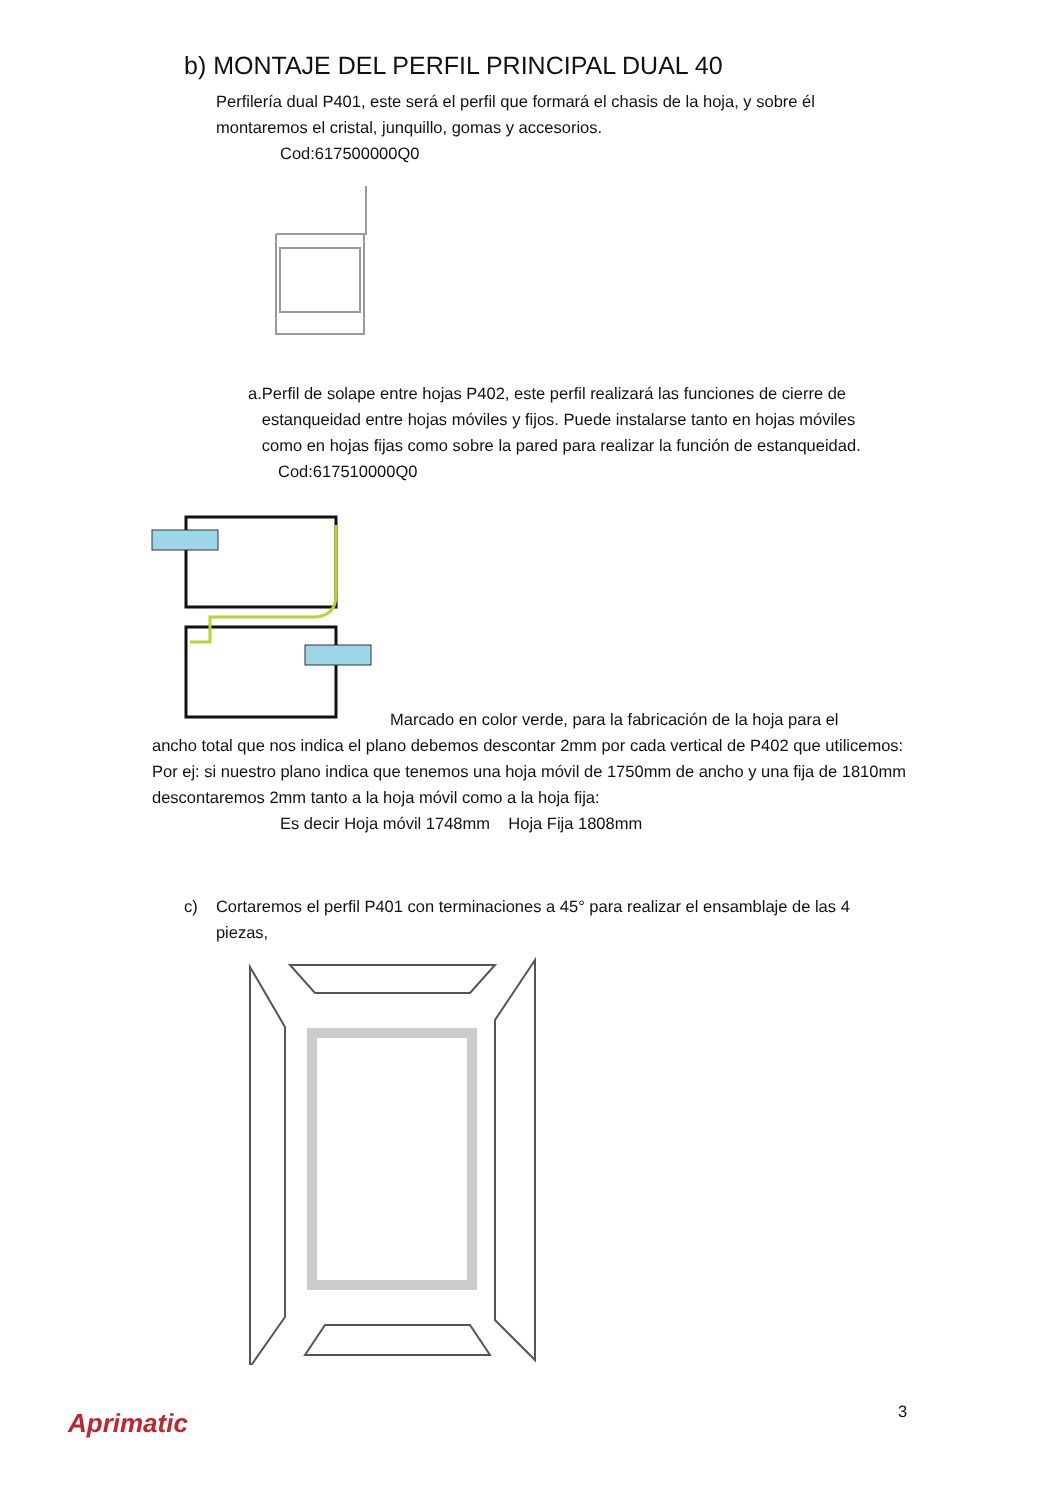b) MONTAJE DEL PERFIL PRINCIPAL DUAL 40
Perfilería dual P401, este será el perfil que formará el chasis de la hoja, y sobre él montaremos el cristal, junquillo, gomas y accesorios.
Cod:617500000Q0
a. Perfil de solape entre hojas P402, este perfil realizará las funciones de cierre de estanqueidad entre hojas móviles y fijos. Puede instalarse tanto en hojas móviles como en hojas fijas como sobre la pared para realizar la función de estanqueidad.
Cod:617510000Q0
Marcado en color verde, para la fabricación de la hoja para el
ancho total que nos indica el plano debemos descontar 2mm por cada vertical de P402 que utilicemos:
Por ej: si nuestro plano indica que tenemos una hoja móvil de 1750mm de ancho y una fija de 1810mm descontaremos 2mm tanto a la hoja móvil como a la hoja fija:
Es decir Hoja móvil 1748mm Hoja Fija 1808mm
c) Cortaremos el perfil P401 con terminaciones a 45° para realizar el ensamblaje de las 4 piezas,
3
Aprimatic